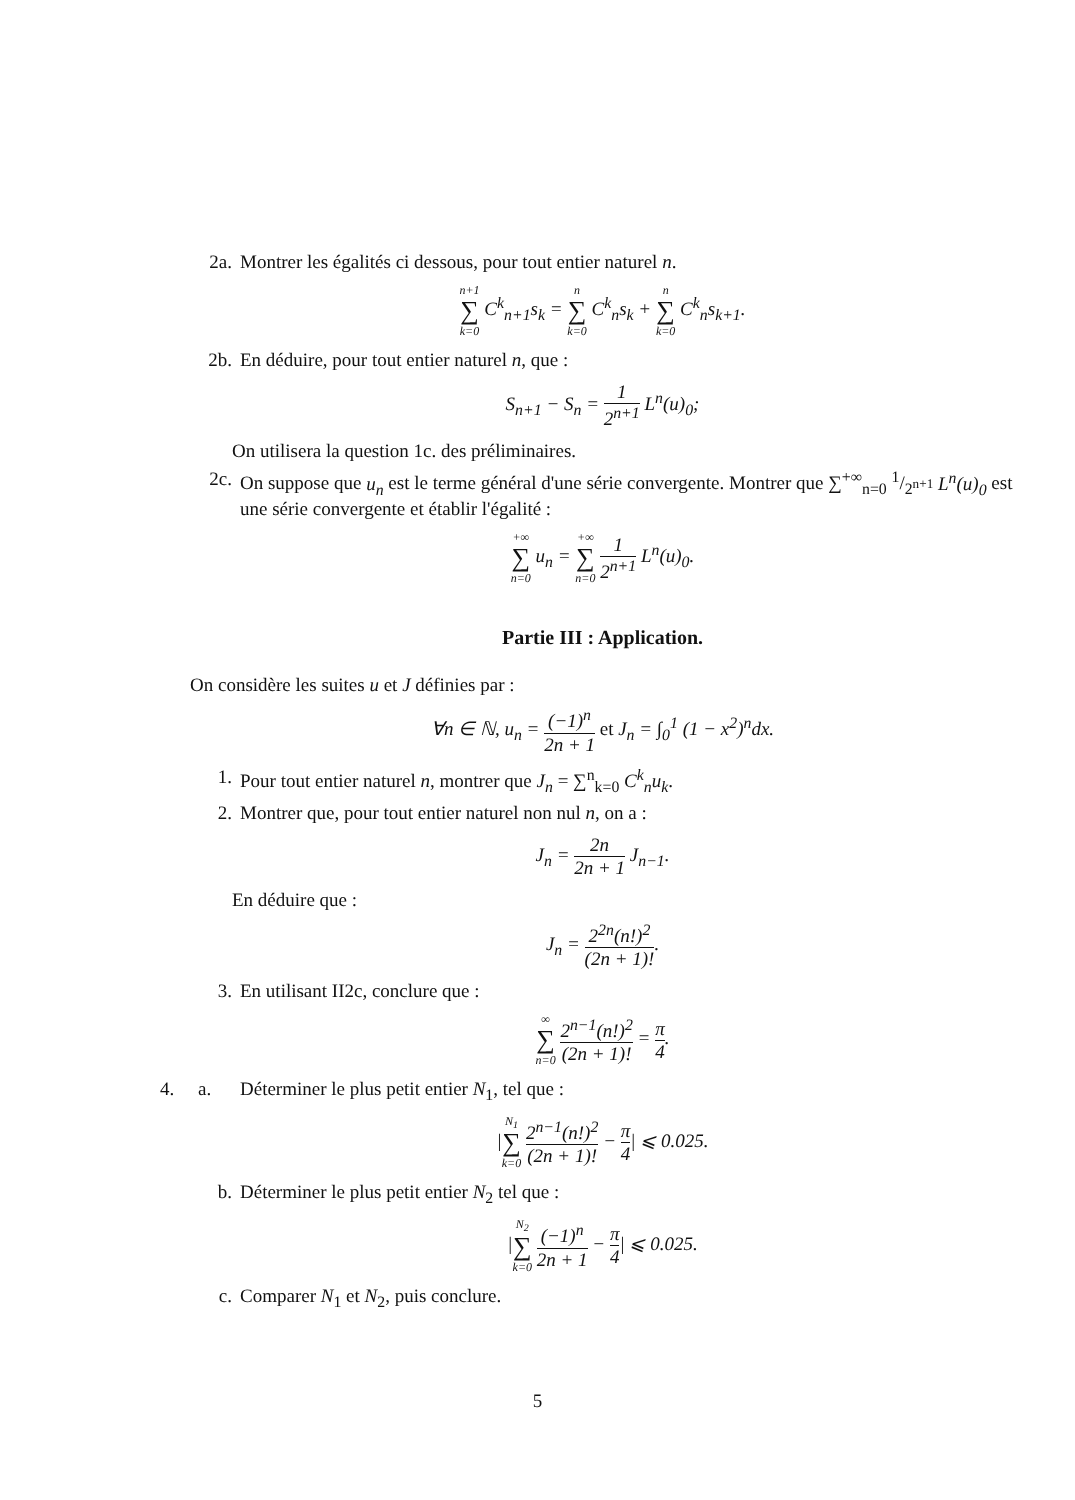2a. Montrer les égalités ci dessous, pour tout entier naturel n.
n+1 ∑ k=0 C<sup>k</sup><sub>n+1</sub>s<sub>k</sub> = n ∑ k=0 C<sup>k</sup><sub>n</sub>s<sub>k</sub> + n ∑ k=0 C<sup>k</sup><sub>n</sub>s<sub>k+1</sub>.
2b. En déduire, pour tout entier naturel n, que :
S<sub>n+1</sub> − S<sub>n</sub> = 1 2<sup>n+1</sup> L<sup>n</sup>(u)<sub>0</sub>;
On utilisera la question 1c. des préliminaires.
2c. On suppose que u<sub>n</sub> est le terme général d'une série convergente. Montrer que ∑<sup>+∞</sup><sub>n=0</sub> 1/2<sup>n+1</sup> L<sup>n</sup>(u)<sub>0</sub> est une série convergente et établir l'égalité :
+∞ ∑ n=0 u<sub>n</sub> = +∞ ∑ n=0 1 2<sup>n+1</sup> L<sup>n</sup>(u)<sub>0</sub>.
Partie III : Application.
On considère les suites u et J définies par :
∀n ∈ ℕ, u<sub>n</sub> = (−1)<sup>n</sup> 2n + 1 et J<sub>n</sub> = ∫<sub>0</sub><sup>1</sup> (1 − x<sup>2</sup>)<sup>n</sup>dx.
1. Pour tout entier naturel n, montrer que J<sub>n</sub> = ∑<sup>n</sup><sub>k=0</sub> C<sup>k</sup><sub>n</sub>u<sub>k</sub>.
2. Montrer que, pour tout entier naturel non nul n, on a :
J<sub>n</sub> = 2n 2n + 1 J<sub>n−1</sub>.
En déduire que :
J<sub>n</sub> = 2<sup>2n</sup>(n!)<sup>2</sup> (2n + 1)!.
3. En utilisant II2c, conclure que :
∞ ∑ n=0 2<sup>n−1</sup>(n!)<sup>2</sup> (2n + 1)! = π 4.
4. a. Déterminer le plus petit entier N<sub>1</sub>, tel que :
|N<sub>1</sub> ∑ k=0 2<sup>n−1</sup>(n!)<sup>2</sup> (2n + 1)! − π 4| ⩽ 0.025.
b. Déterminer le plus petit entier N<sub>2</sub> tel que :
|N<sub>2</sub> ∑ k=0 (−1)<sup>n</sup> 2n + 1 − π 4| ⩽ 0.025.
c. Comparer N<sub>1</sub> et N<sub>2</sub>, puis conclure.
5